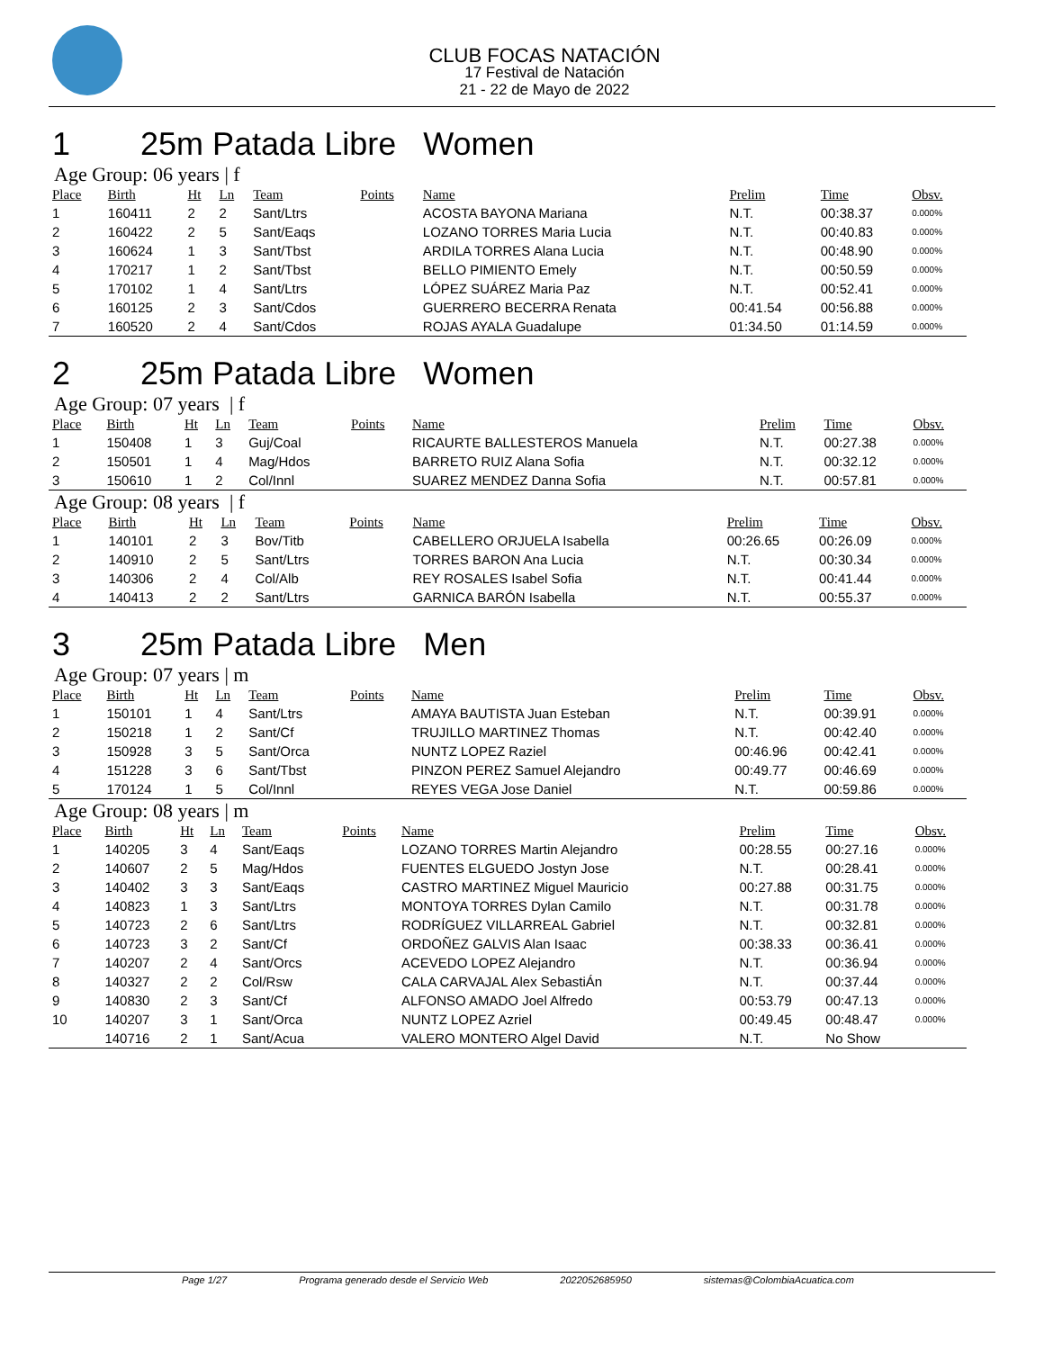CLUB FOCAS NATACIÓN
17 Festival de Natación
21 - 22 de Mayo de 2022
1 25m Patada Libre Women
Age Group: 06 years | f
| Place | Birth | Ht | Ln | Team | Points | Name | Prelim | Time | Obsv. |
| --- | --- | --- | --- | --- | --- | --- | --- | --- | --- |
| 1 | 160411 | 2 | 2 | Sant/Ltrs | | ACOSTA BAYONA Mariana | N.T. | 00:38.37 | 0.000% |
| 2 | 160422 | 2 | 5 | Sant/Eaqs | | LOZANO TORRES Maria Lucia | N.T. | 00:40.83 | 0.000% |
| 3 | 160624 | 1 | 3 | Sant/Tbst | | ARDILA TORRES Alana Lucia | N.T. | 00:48.90 | 0.000% |
| 4 | 170217 | 1 | 2 | Sant/Tbst | | BELLO PIMIENTO Emely | N.T. | 00:50.59 | 0.000% |
| 5 | 170102 | 1 | 4 | Sant/Ltrs | | LÓPEZ SUÁREZ Maria Paz | N.T. | 00:52.41 | 0.000% |
| 6 | 160125 | 2 | 3 | Sant/Cdos | | GUERRERO BECERRA Renata | 00:41.54 | 00:56.88 | 0.000% |
| 7 | 160520 | 2 | 4 | Sant/Cdos | | ROJAS AYALA Guadalupe | 01:34.50 | 01:14.59 | 0.000% |
2 25m Patada Libre Women
Age Group: 07 years | f
| Place | Birth | Ht | Ln | Team | Points | Name | Prelim | Time | Obsv. |
| --- | --- | --- | --- | --- | --- | --- | --- | --- | --- |
| 1 | 150408 | 1 | 3 | Guj/Coal | | RICAURTE BALLESTEROS Manuela | N.T. | 00:27.38 | 0.000% |
| 2 | 150501 | 1 | 4 | Mag/Hdos | | BARRETO RUIZ Alana Sofia | N.T. | 00:32.12 | 0.000% |
| 3 | 150610 | 1 | 2 | Col/Innl | | SUAREZ MENDEZ Danna Sofia | N.T. | 00:57.81 | 0.000% |
Age Group: 08 years | f
| Place | Birth | Ht | Ln | Team | Points | Name | Prelim | Time | Obsv. |
| --- | --- | --- | --- | --- | --- | --- | --- | --- | --- |
| 1 | 140101 | 2 | 3 | Bov/Titb | | CABELLERO ORJUELA Isabella | 00:26.65 | 00:26.09 | 0.000% |
| 2 | 140910 | 2 | 5 | Sant/Ltrs | | TORRES BARON Ana Lucia | N.T. | 00:30.34 | 0.000% |
| 3 | 140306 | 2 | 4 | Col/Alb | | REY ROSALES Isabel Sofia | N.T. | 00:41.44 | 0.000% |
| 4 | 140413 | 2 | 2 | Sant/Ltrs | | GARNICA BARÓN Isabella | N.T. | 00:55.37 | 0.000% |
3 25m Patada Libre Men
Age Group: 07 years | m
| Place | Birth | Ht | Ln | Team | Points | Name | Prelim | Time | Obsv. |
| --- | --- | --- | --- | --- | --- | --- | --- | --- | --- |
| 1 | 150101 | 1 | 4 | Sant/Ltrs | | AMAYA BAUTISTA Juan Esteban | N.T. | 00:39.91 | 0.000% |
| 2 | 150218 | 1 | 2 | Sant/Cf | | TRUJILLO MARTINEZ Thomas | N.T. | 00:42.40 | 0.000% |
| 3 | 150928 | 3 | 5 | Sant/Orca | | NUNTZ LOPEZ Raziel | 00:46.96 | 00:42.41 | 0.000% |
| 4 | 151228 | 3 | 6 | Sant/Tbst | | PINZON PEREZ Samuel Alejandro | 00:49.77 | 00:46.69 | 0.000% |
| 5 | 170124 | 1 | 5 | Col/Innl | | REYES VEGA Jose Daniel | N.T. | 00:59.86 | 0.000% |
Age Group: 08 years | m
| Place | Birth | Ht | Ln | Team | Points | Name | Prelim | Time | Obsv. |
| --- | --- | --- | --- | --- | --- | --- | --- | --- | --- |
| 1 | 140205 | 3 | 4 | Sant/Eaqs | | LOZANO TORRES Martin Alejandro | 00:28.55 | 00:27.16 | 0.000% |
| 2 | 140607 | 2 | 5 | Mag/Hdos | | FUENTES ELGUEDO Jostyn Jose | N.T. | 00:28.41 | 0.000% |
| 3 | 140402 | 3 | 3 | Sant/Eaqs | | CASTRO MARTINEZ Miguel Mauricio | 00:27.88 | 00:31.75 | 0.000% |
| 4 | 140823 | 1 | 3 | Sant/Ltrs | | MONTOYA TORRES Dylan Camilo | N.T. | 00:31.78 | 0.000% |
| 5 | 140723 | 2 | 6 | Sant/Ltrs | | RODRÍGUEZ VILLARREAL Gabriel | N.T. | 00:32.81 | 0.000% |
| 6 | 140723 | 3 | 2 | Sant/Cf | | ORDOÑEZ GALVIS Alan Isaac | 00:38.33 | 00:36.41 | 0.000% |
| 7 | 140207 | 2 | 4 | Sant/Orcs | | ACEVEDO LOPEZ Alejandro | N.T. | 00:36.94 | 0.000% |
| 8 | 140327 | 2 | 2 | Col/Rsw | | CALA CARVAJAL Alex SebastiÁn | N.T. | 00:37.44 | 0.000% |
| 9 | 140830 | 2 | 3 | Sant/Cf | | ALFONSO AMADO Joel Alfredo | 00:53.79 | 00:47.13 | 0.000% |
| 10 | 140207 | 3 | 1 | Sant/Orca | | NUNTZ LOPEZ Azriel | 00:49.45 | 00:48.47 | 0.000% |
| | 140716 | 2 | 1 | Sant/Acua | | VALERO MONTERO Algel David | N.T. | No Show | |
Page 1/27 Programa generado desde el Servicio Web 2022052685950 sistemas@ColombiaAcuatica.com